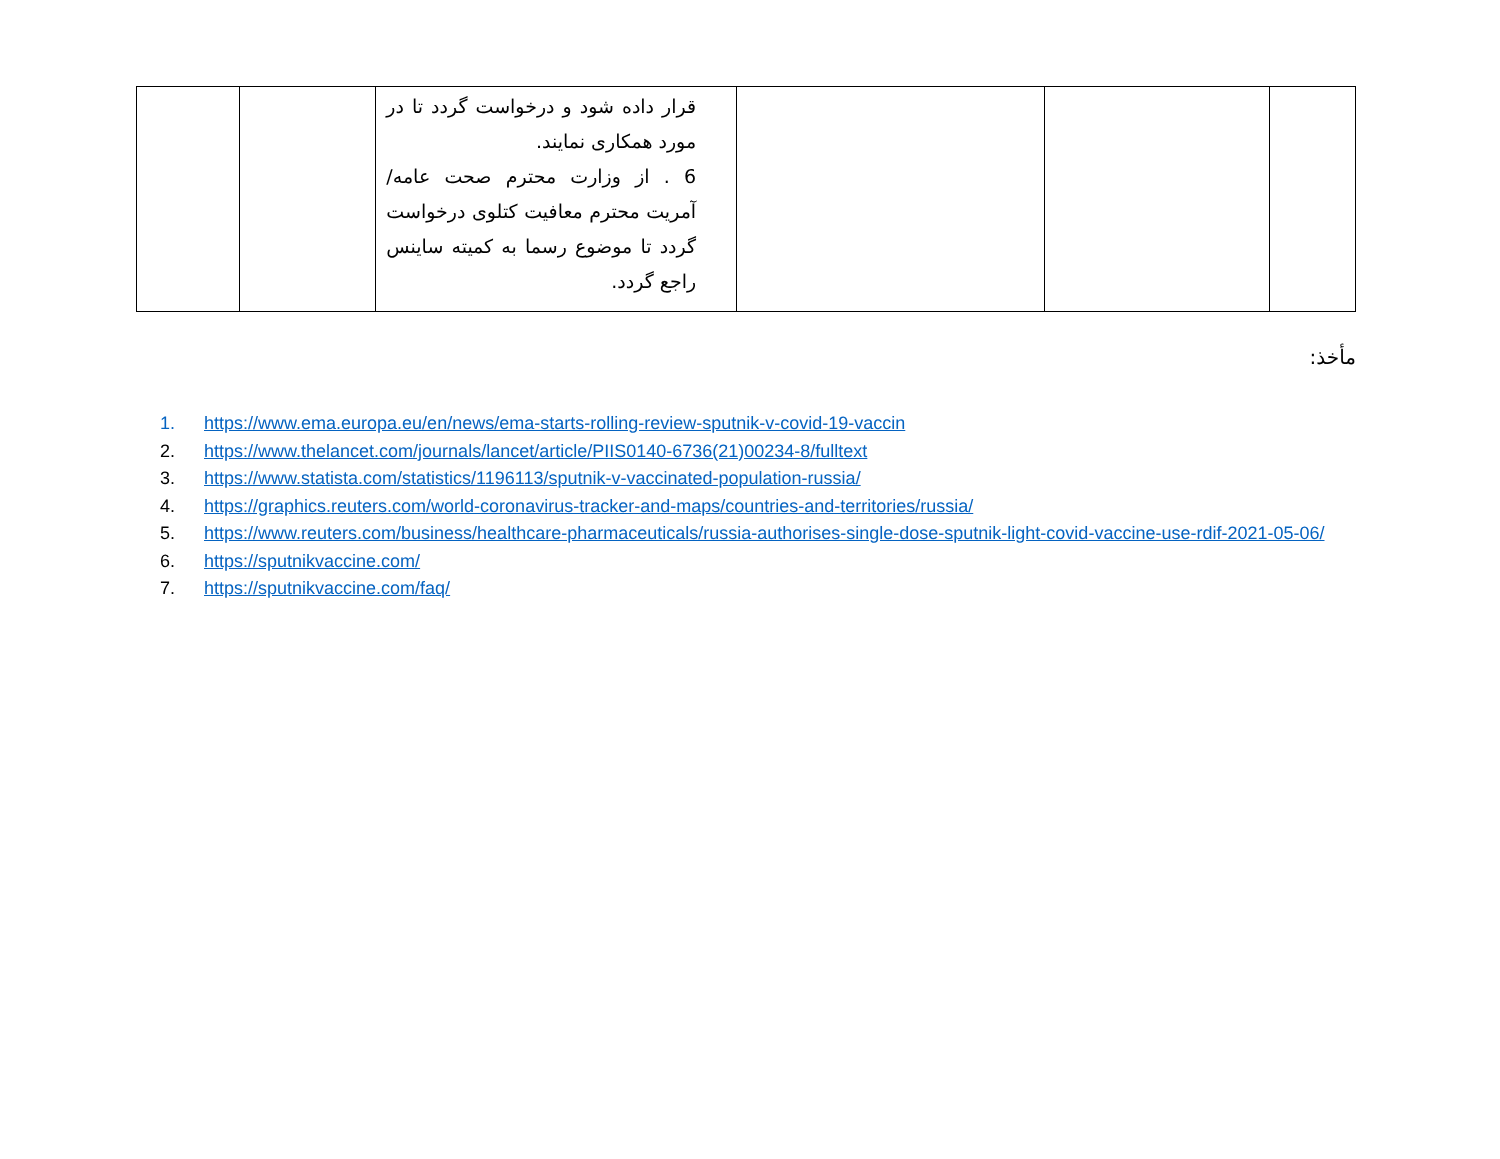| | | | قرار داده شود و درخواست گردد تا در مورد همکاری نمایند. 6 . از وزارت محترم صحت عامه/ آمریت محترم معافیت کتلوی درخواست گردد تا موضوع رسما به کمیته ساینس راجع گردد. | | |
مأخذ:
1. https://www.ema.europa.eu/en/news/ema-starts-rolling-review-sputnik-v-covid-19-vaccin
2. https://www.thelancet.com/journals/lancet/article/PIIS0140-6736(21)00234-8/fulltext
3. https://www.statista.com/statistics/1196113/sputnik-v-vaccinated-population-russia/
4. https://graphics.reuters.com/world-coronavirus-tracker-and-maps/countries-and-territories/russia/
5. https://www.reuters.com/business/healthcare-pharmaceuticals/russia-authorises-single-dose-sputnik-light-covid-vaccine-use-rdif-2021-05-06/
6. https://sputnikvaccine.com/
7. https://sputnikvaccine.com/faq/